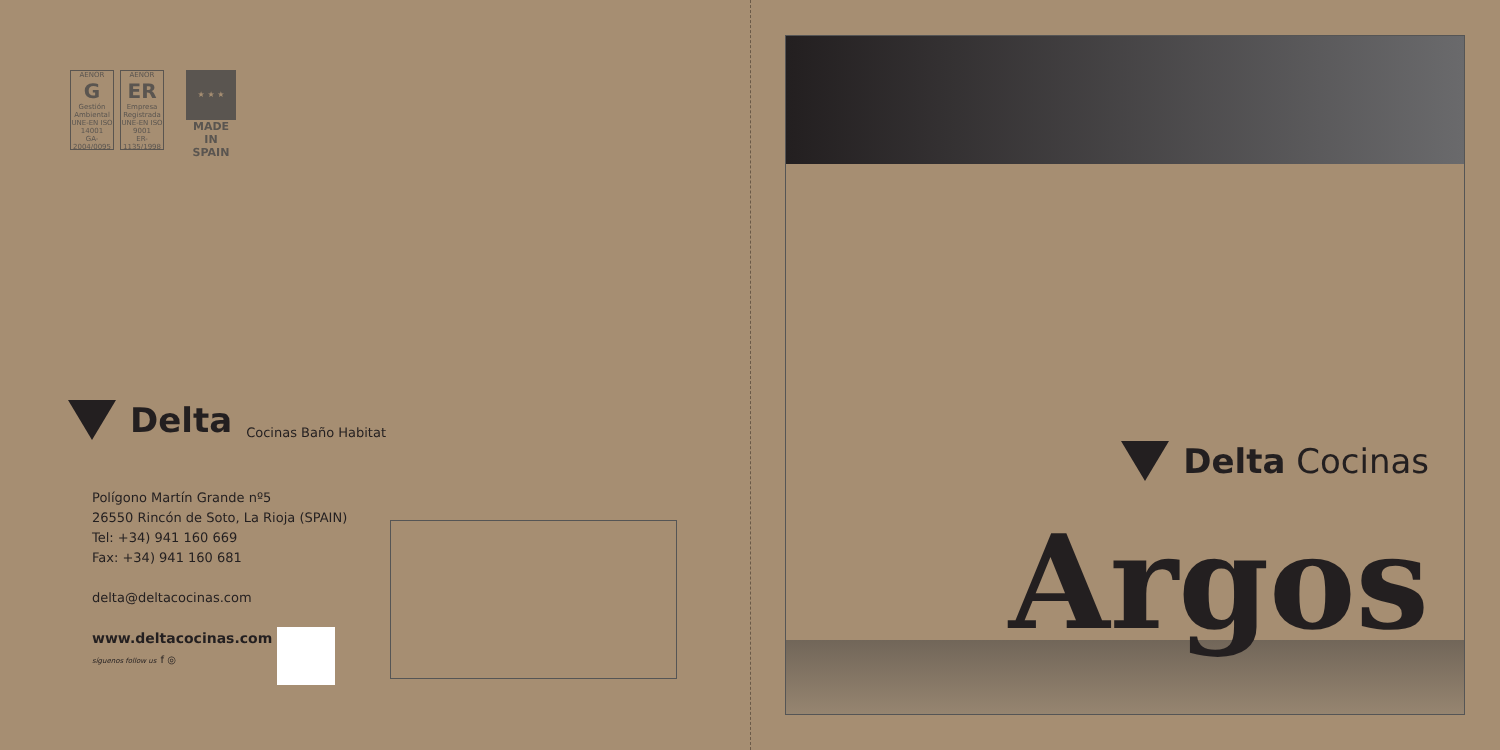AENOR
G
Gestión Ambiental
UNE-EN ISO 14001
GA-2004/0095
AENOR
ER
Empresa Registrada
UNE-EN ISO 9001
ER-1135/1998
★ ★ ★
MADE IN SPAIN
Delta Cocinas Baño Habitat
Polígono Martín Grande nº5
26550 Rincón de Soto, La Rioja (SPAIN)
Tel: +34) 941 160 669
Fax: +34) 941 160 681
delta@deltacocinas.com
www.deltacocinas.com
síguenos follow us f ◎
Delta Cocinas
Argos